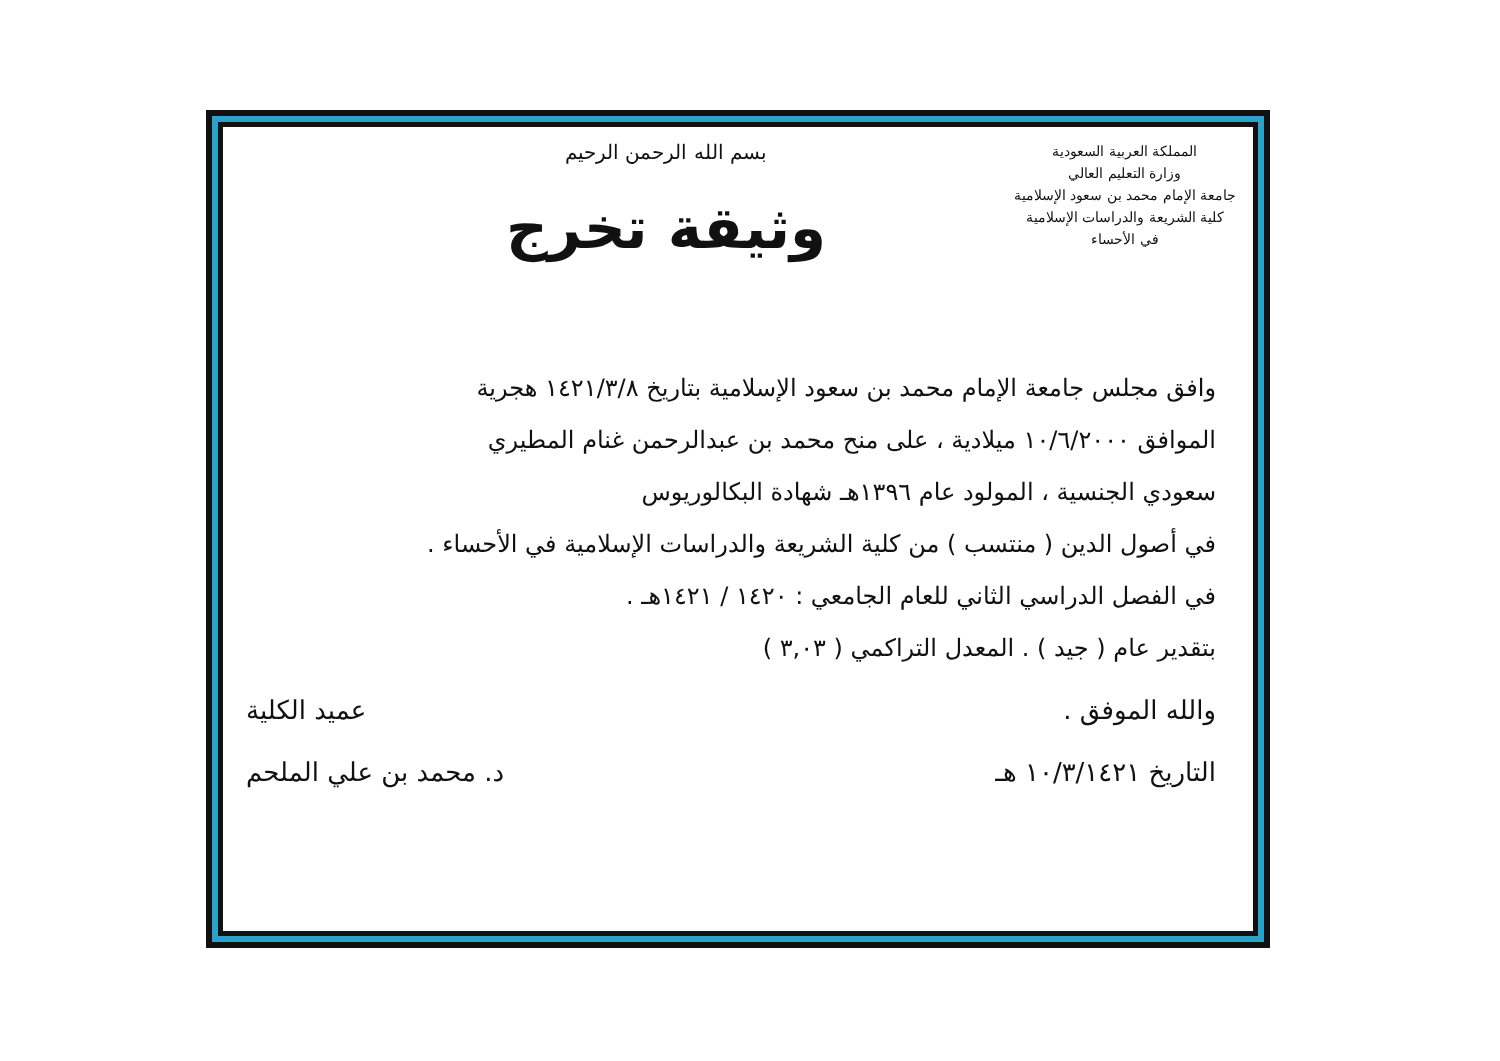المملكة العربية السعودية
وزارة التعليم العالي
جامعة الإمام محمد بن سعود الإسلامية
كلية الشريعة والدراسات الإسلامية
في الأحساء
بسم الله الرحمن الرحيم
وثيقة تخرج
وافق مجلس جامعة الإمام محمد بن سعود الإسلامية بتاريخ ١٤٢١/٣/٨ هجرية
الموافق ١٠/٦/٢٠٠٠ ميلادية ، على منح محمد بن عبدالرحمن غنام المطيري
سعودي الجنسية ، المولود عام ١٣٩٦هـ شهادة البكالوريوس
في أصول الدين ( منتسب ) من كلية الشريعة والدراسات الإسلامية في الأحساء .
في الفصل الدراسي الثاني للعام الجامعي : ١٤٢٠ / ١٤٢١هـ .
بتقدير عام ( جيد ) . المعدل التراكمي ( ٣,٠٣ )
والله الموفق . عميد الكلية
التاريخ ١٠/٣/١٤٢١ هـ د. محمد بن علي الملحم